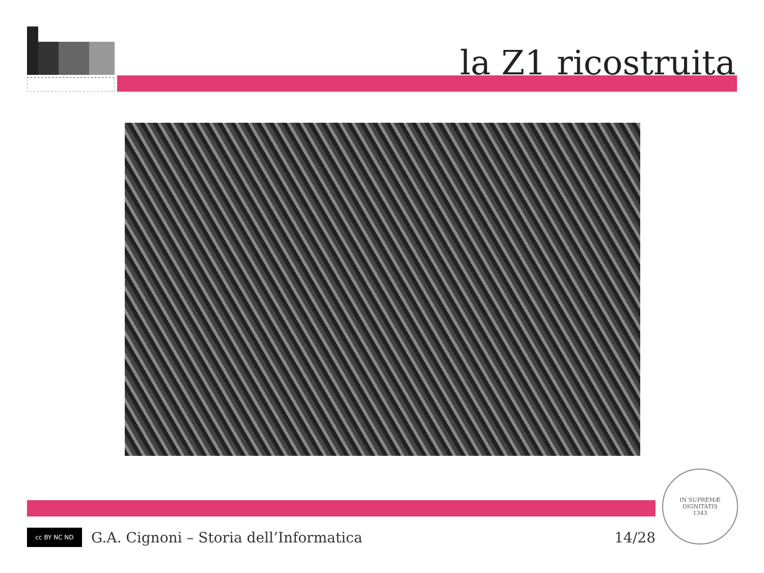la Z1 ricostruita
cc BY NC ND
G.A. Cignoni – Storia dell’Informatica 14/28
IN SUPREMÆ DIGNITATIS
1343